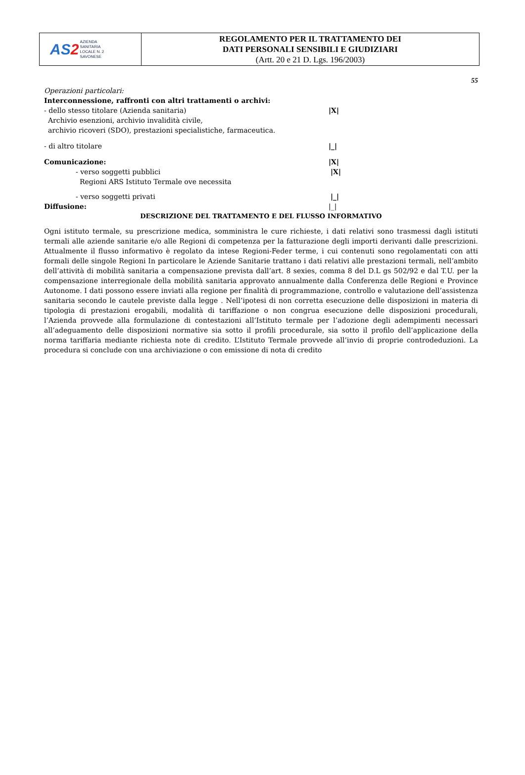| AS 2 AZIENDA SANITARIA LOCALE N. 2 SAVONESE | REGOLAMENTO PER IL TRATTAMENTO DEI DATI PERSONALI SENSIBILI E GIUDIZIARI (Artt. 20 e 21 D. Lgs. 196/2003) |
55
Operazioni particolari:
Interconnessione, raffronti con altri trattamenti o archivi:
- dello stesso titolare (Azienda sanitaria) |X|
Archivio esenzioni, archivio invalidità civile,
archivio ricoveri (SDO), prestazioni specialistiche, farmaceutica.
- di altro titolare |_|
Comunicazione: |X|
- verso soggetti pubblici |X|
Regioni ARS Istituto Termale ove necessita
- verso soggetti privati |_|
Diffusione: |_|
DESCRIZIONE DEL TRATTAMENTO E DEL FLUSSO INFORMATIVO
Ogni istituto termale, su prescrizione medica, somministra le cure richieste, i dati relativi sono trasmessi dagli istituti termali alle aziende sanitarie e/o alle Regioni di competenza per la fatturazione degli importi derivanti dalle prescrizioni. Attualmente il flusso informativo è regolato da intese Regioni-Feder terme, i cui contenuti sono regolamentati con atti formali delle singole Regioni In particolare le Aziende Sanitarie trattano i dati relativi alle prestazioni termali, nell’ambito dell’attività di mobilità sanitaria a compensazione prevista dall’art. 8 sexies, comma 8 del D.L gs 502/92 e dal T.U. per la compensazione interregionale della mobilità sanitaria approvato annualmente dalla Conferenza delle Regioni e Province Autonome. I dati possono essere inviati alla regione per finalità di programmazione, controllo e valutazione dell’assistenza sanitaria secondo le cautele previste dalla legge . Nell’ipotesi di non corretta esecuzione delle disposizioni in materia di tipologia di prestazioni erogabili, modalità di tariffazione o non congrua esecuzione delle disposizioni procedurali, l’Azienda provvede alla formulazione di contestazioni all’Istituto termale per l’adozione degli adempimenti necessari all’adeguamento delle disposizioni normative sia sotto il profili procedurale, sia sotto il profilo dell’applicazione della norma tariffaria mediante richiesta note di credito. L’Istituto Termale provvede all’invio di proprie controdeduzioni. La procedura si conclude con una archiviazione o con emissione di nota di credito